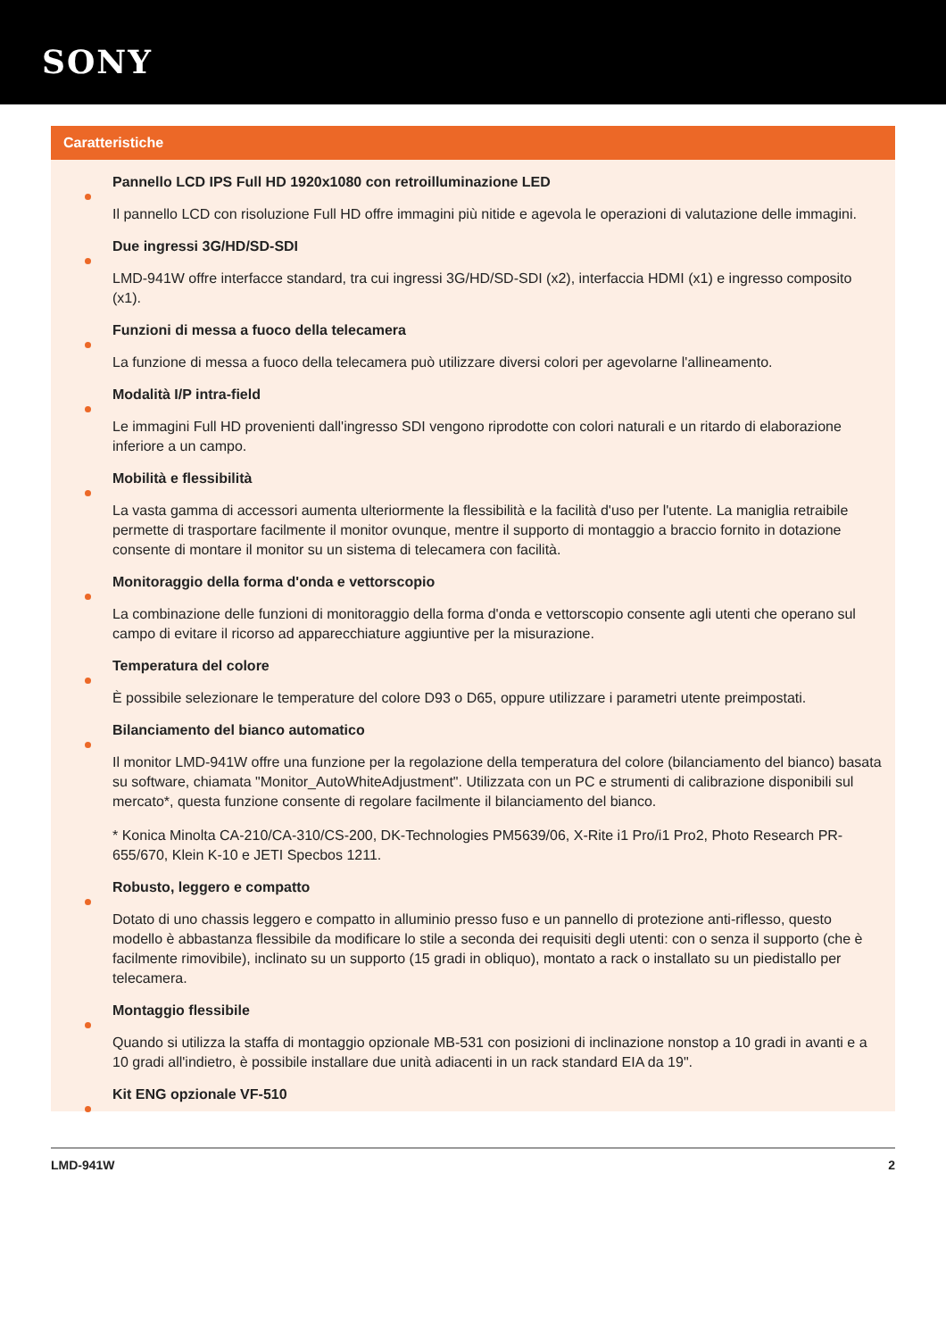SONY
Caratteristiche
Pannello LCD IPS Full HD 1920x1080 con retroilluminazione LED
Il pannello LCD con risoluzione Full HD offre immagini più nitide e agevola le operazioni di valutazione delle immagini.
Due ingressi 3G/HD/SD-SDI
LMD-941W offre interfacce standard, tra cui ingressi 3G/HD/SD-SDI (x2), interfaccia HDMI (x1) e ingresso composito (x1).
Funzioni di messa a fuoco della telecamera
La funzione di messa a fuoco della telecamera può utilizzare diversi colori per agevolarne l'allineamento.
Modalità I/P intra-field
Le immagini Full HD provenienti dall'ingresso SDI vengono riprodotte con colori naturali e un ritardo di elaborazione inferiore a un campo.
Mobilità e flessibilità
La vasta gamma di accessori aumenta ulteriormente la flessibilità e la facilità d'uso per l'utente. La maniglia retraibile permette di trasportare facilmente il monitor ovunque, mentre il supporto di montaggio a braccio fornito in dotazione consente di montare il monitor su un sistema di telecamera con facilità.
Monitoraggio della forma d'onda e vettorscopio
La combinazione delle funzioni di monitoraggio della forma d'onda e vettorscopio consente agli utenti che operano sul campo di evitare il ricorso ad apparecchiature aggiuntive per la misurazione.
Temperatura del colore
È possibile selezionare le temperature del colore D93 o D65, oppure utilizzare i parametri utente preimpostati.
Bilanciamento del bianco automatico
Il monitor LMD-941W offre una funzione per la regolazione della temperatura del colore (bilanciamento del bianco) basata su software, chiamata "Monitor_AutoWhiteAdjustment". Utilizzata con un PC e strumenti di calibrazione disponibili sul mercato*, questa funzione consente di regolare facilmente il bilanciamento del bianco.
* Konica Minolta CA-210/CA-310/CS-200, DK-Technologies PM5639/06, X-Rite i1 Pro/i1 Pro2, Photo Research PR-655/670, Klein K-10 e JETI Specbos 1211.
Robusto, leggero e compatto
Dotato di uno chassis leggero e compatto in alluminio presso fuso e un pannello di protezione anti-riflesso, questo modello è abbastanza flessibile da modificare lo stile a seconda dei requisiti degli utenti: con o senza il supporto (che è facilmente rimovibile), inclinato su un supporto (15 gradi in obliquo), montato a rack o installato su un piedistallo per telecamera.
Montaggio flessibile
Quando si utilizza la staffa di montaggio opzionale MB-531 con posizioni di inclinazione nonstop a 10 gradi in avanti e a 10 gradi all'indietro, è possibile installare due unità adiacenti in un rack standard EIA da 19".
Kit ENG opzionale VF-510
LMD-941W 2